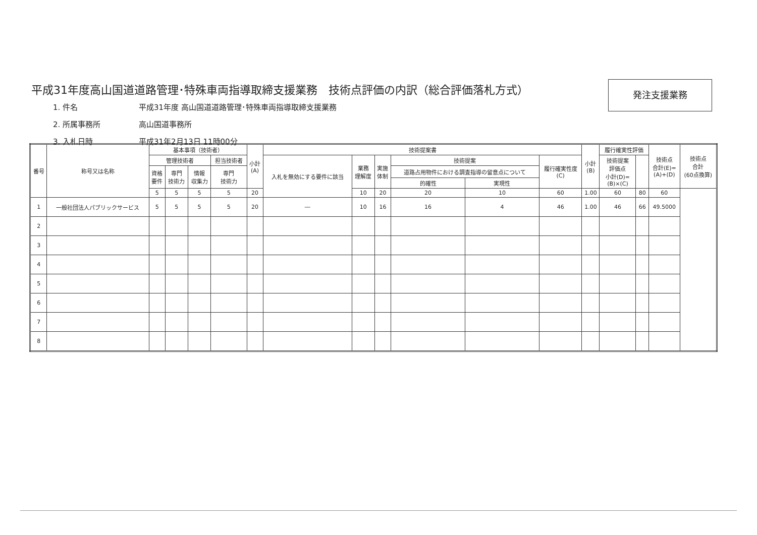平成31年度高山国道道路管理･特殊車両指導取締支援業務　技術点評価の内訳（総合評価落札方式）
発注支援業務
1. 件名 平成31年度 高山国道道路管理･特殊車両指導取締支援業務
2. 所属事務所 高山国道事務所
3. 入札日時 平成31年2月13日 11時00分
| 番号 | 称号又は名称 | 基本事項（技術者） | | | | 小計 (A) | 技術提案書 | | | | | | 小計 (B) | 履行確実性評価 | | 技術点 合計(E)= (A)+(D) | 技術点 合計 (60点換算) |
| --- | --- | --- | --- | --- | --- | --- | --- | --- | --- | --- | --- | --- | --- | --- | --- | --- | --- |
| | | 管理技術者 | | | 担当技術者 | | 入札を無効にする要件に該当 | 業務 理解度 | 実施 体制 | 技術提案 | | 履行確実性度 (C) | | 技術提案 評価点 小計(D)= (B)×(C) | | | |
| | | 資格 要件 | 専門 技術力 | 情報 収集力 | 専門 技術力 | | | | | 道路占用物件における調査指導の留意点について | | | | | | | |
| | | | | | | | | | | 的確性 | 実現性 | | | | | | |
| | | 5 | 5 | 5 | 5 | 20 | | 10 | 20 | 20 | 10 | 60 | 1.00 | 60 | 80 | 60 | |
| 1 | 一般社団法人パブリックサービス | 5 | 5 | 5 | 5 | 20 | ― | 10 | 16 | 16 | 4 | 46 | 1.00 | 46 | 66 | 49.5000 | |
| 2 | | | | | | | | | | | | | | | | | |
| 3 | | | | | | | | | | | | | | | | | |
| 4 | | | | | | | | | | | | | | | | | |
| 5 | | | | | | | | | | | | | | | | | |
| 6 | | | | | | | | | | | | | | | | | |
| 7 | | | | | | | | | | | | | | | | | |
| 8 | | | | | | | | | | | | | | | | | |